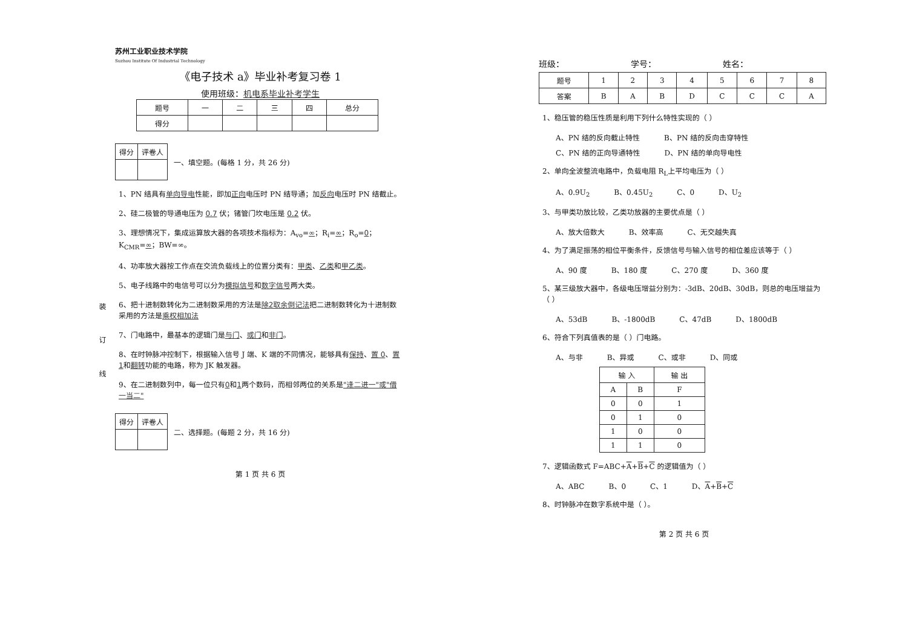装 订 线
苏州工业职业技术学院
Suzhou Institute Of Industrial Technology
《电子技术 a》毕业补考复习卷 1
使用班级：机电系毕业补考学生
| 题号 | 一 | 二 | 三 | 四 | 总分 |
| 得分 | | | | | |
| 得分 | 评卷人 |
一、填空题。(每格 1 分，共 26 分)
1、PN 结具有单向导电性能，即加正向电压时 PN 结导通；加反向电压时 PN 结截止。
2、硅二极管的导通电压为 0.7 伏；锗管门坎电压是 0.2 伏。
3、理想情况下，集成运算放大器的各项技术指标为：A<sub>vo</sub>=∞；R<sub>i</sub>=∞；R<sub>o</sub>=0；K<sub>CMR</sub>=∞；BW=∞。
4、功率放大器按工作点在交流负载线上的位置分类有：甲类、乙类和甲乙类。
5、电子线路中的电信号可以分为模拟信号和数字信号两大类。
6、把十进制数转化为二进制数采用的方法是除2取余倒记法把二进制数转化为十进制数采用的方法是乘权相加法
7、门电路中，最基本的逻辑门是与门、或门和非门。
8、在时钟脉冲控制下，根据输入信号 J 端、K 端的不同情况，能够具有保持、置 0、置 1和翻转功能的电路，称为 JK 触发器。
9、在二进制数列中，每一位只有0和1两个数码，而相邻两位的关系是"逢二进一"或"借一当二"
| 得分 | 评卷人 |
二、选择题。(每题 2 分，共 16 分)
第 1 页 共 6 页
班级： 学号： 姓名：
| 题号 | 1 | 2 | 3 | 4 | 5 | 6 | 7 | 8 |
| 答案 | B | A | B | D | C | C | C | A |
1、稳压管的稳压性质是利用下列什么特性实现的（ ）
A、PN 结的反向截止特性 B、PN 结的反向击穿特性
C、PN 结的正向导通特性 D、PN 结的单向导电性
2、单向全波整流电路中，负载电阻 R<sub>L</sub>上平均电压为（ ）
A、0.9U<sub>2</sub> B、0.45U<sub>2</sub> C、0 D、U<sub>2</sub>
3、与甲类功放比较，乙类功放器的主要优点是（ ）
A、放大倍数大 B、效率高 C、无交越失真
4、为了满足振荡的相位平衡条件，反馈信号与输入信号的相位差应该等于（ ）
A、90 度 B、180 度 C、270 度 D、360 度
5、某三级放大器中，各级电压增益分别为：-3dB、20dB、30dB，则总的电压增益为（ ）
A、53dB B、-1800dB C、47dB D、1800dB
6、符合下列真值表的是（ ）门电路。
A、与非 B、异或 C、或非 D、同或
| 输 入 | | 输 出 |
| --- | --- | --- |
| A | B | F |
| 0 | 0 | 1 |
| 0 | 1 | 0 |
| 1 | 0 | 0 |
| 1 | 1 | 0 |
7、逻辑函数式 F=ABC+A+B+C 的逻辑值为（ ）
A、ABC B、0 C、1 D、A+B+C
8、时钟脉冲在数字系统中是（ ）。
第 2 页 共 6 页